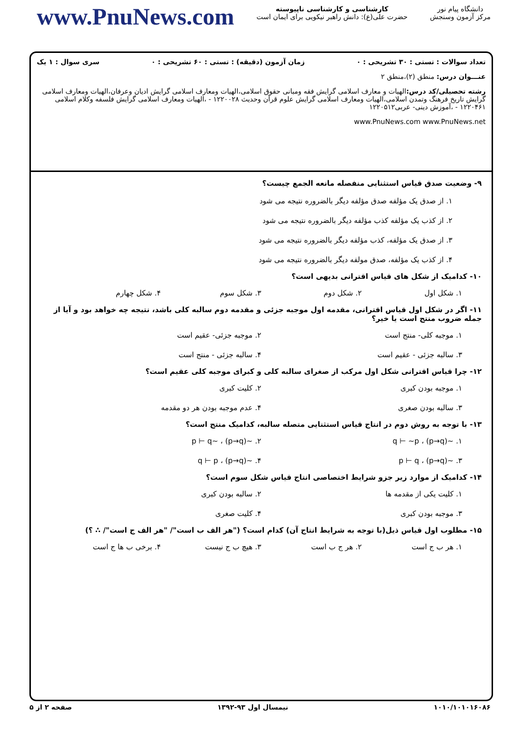www.PnuNews.com
کارشناسی و کارشناسی ناپیوسته
حضرت علی(ع): دانش راهبر نیکویی برای ایمان است
دانشگاه پیام نور
مرکز آزمون وسنجش
تعداد سوالات : تستی : ۳۰ تشریحی : ۰ زمان آزمون (دقیقه) : تستی : ۶۰ تشریحی : ۰ سری سوال : ۱ یک
عنـــوان درس: منطق (۲)،منطق ۲
رشته تحصیلی/کد درس: الهیات و معارف اسلامی گرایش فقه ومبانی حقوق اسلامی،الهیات ومعارف اسلامی گرایش ادیان وعرفان،الهیات ومعارف اسلامی گرایش تاریخ فرهنگ وتمدن اسلامی،الهیات ومعارف اسلامی گرایش علوم قرآن وحدیث ۱۲۲۰۰۲۸ - ،الهیات ومعارف اسلامی گرایش فلسفه وکلام اسلامی ۱۲۲۰۴۶۱ - ،آموزش دینی- عربی۱۲۲۰۵۱۲
www.PnuNews.com www.PnuNews.net
۹- وضعیت صدق قیاس استثنایی منفصله مانعه الجمع چیست؟
۱. از صدق یک مؤلفه صدق مؤلفه دیگر بالضروره نتیجه می شود
۲. از کذب یک مؤلفه کذب مؤلفه دیگر بالضروره نتیجه می شود
۳. از صدق یک مؤلفه، کذب مؤلفه دیگر بالضروره نتیجه می شود
۴. از کذب یک مؤلفه، صدق مولفه دیگر بالضروره نتیجه می شود
۱۰- کدامیک از شکل های قیاس اقترانی بدیهی است؟
۱. شکل اول ۲. شکل دوم ۳. شکل سوم ۴. شکل چهارم
۱۱- اگر در شکل اول قیاس اقترانی، مقدمه اول موجبه جزئی و مقدمه دوم سالبه کلی باشد، نتیجه چه خواهد بود و آیا از جمله ضروب منتج است یا خیر؟
۱. موجبه کلی- منتج است ۲. موجبه جزئی- عقیم است ۳. سالبه جزئی - عقیم است ۴. سالبه جزئی - منتج است
۱۲- چرا قیاس اقترانی شکل اول مرکب از صغرای سالبه کلی و کبرای موجبه کلی عقیم است؟
۱. موجبه بودن کبری ۲. کلیت کبری ۳. سالبه بودن صغری ۴. عدم موجبه بودن هر دو مقدمه
۱۳- با توجه به روش دوم در انتاج قیاس استثنایی متصله سالبه، کدامیک منتج است؟
۱. ~(p→q) ، q ⊢ ~p ۲. ~(p→q) ، ~p ⊢ q ۳. ~(p→q) ، p ⊢ q ۴. ~(p→q) ، q ⊢ p
۱۴- کدامیک از موارد زیر جزو شرایط اختصاصی انتاج قیاس شکل سوم است؟
۱. کلیت یکی از مقدمه ها ۲. سالبه بودن کبری ۳. موجبه بودن کبری ۴. کلیت صغری
۱۵- مطلوب اول قیاس ذیل(با توجه به شرایط انتاج آن) کدام است؟ ("هر الف ب است"/ "هر الف ج است"/ ∴ ؟)
۱. هر ب ج است ۲. هر ج ب است ۳. هیچ ب ج نیست ۴. برخی ب ها ج است
۱۰۱۰/۱۰۱۰۱۶۰۸۶ نیمسال اول ۹۳-۱۳۹۲ صفحه ۲ از ۵